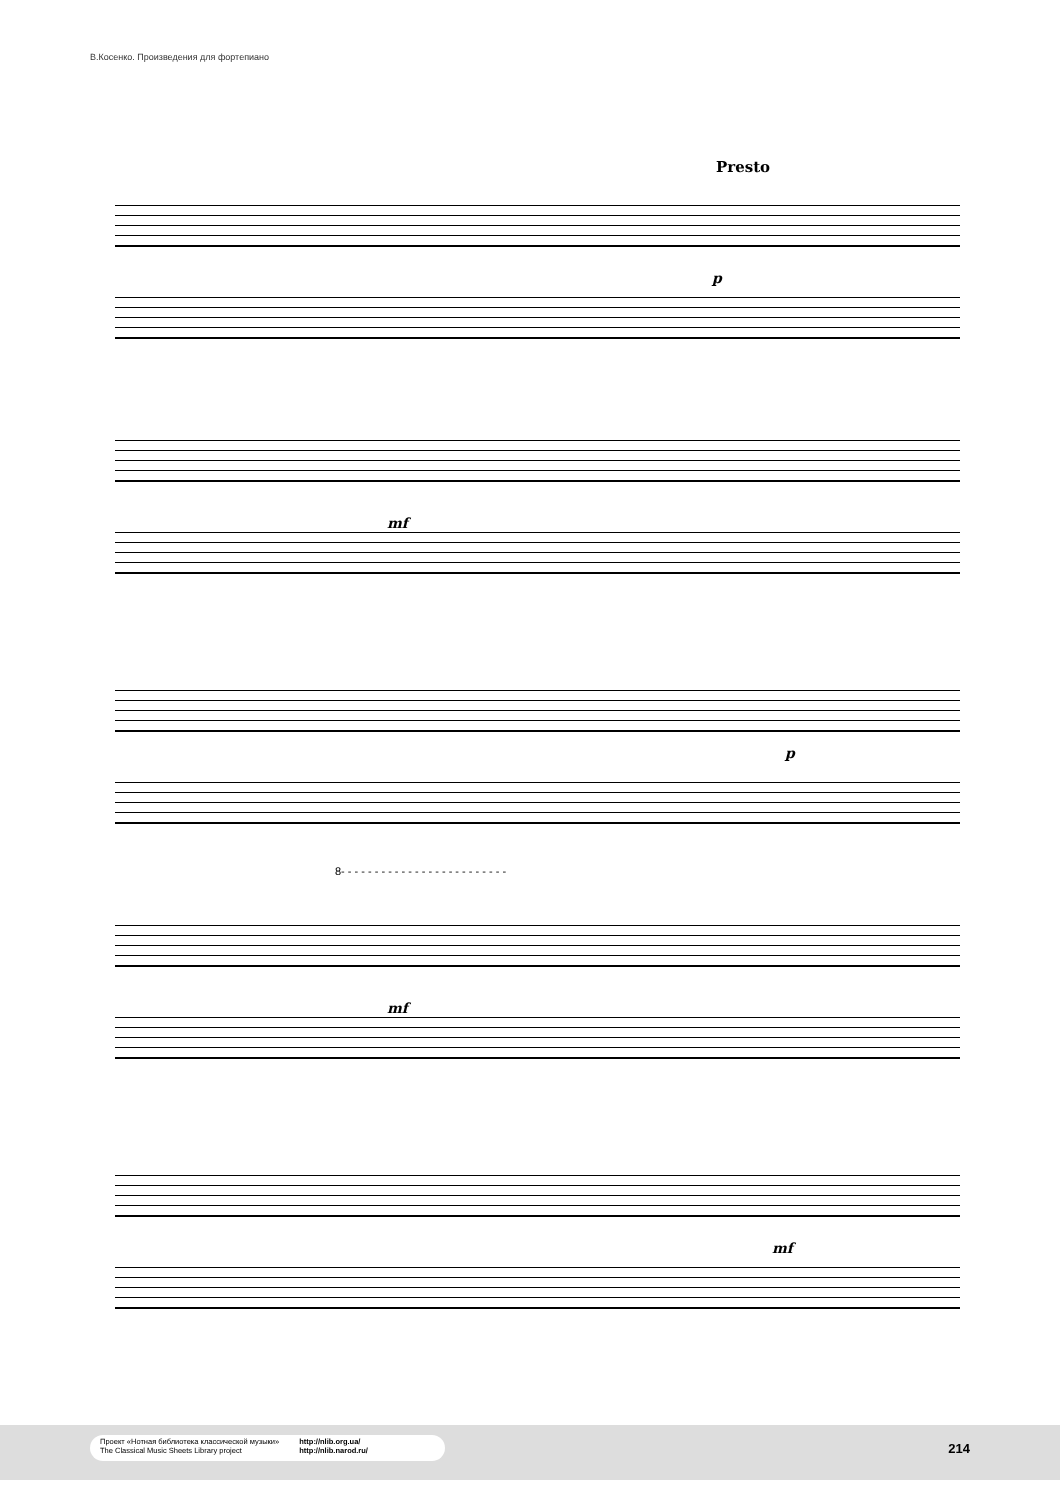В.Косенко. Произведения для фортепиано
Presto
p
mf
p
8- - - - - - - - - - - - - - - - - - - - - - - - -
mf
mf
Проект «Нотная библиотека классической музыки»
The Classical Music Sheets Library project
http://nlib.org.ua/
http://nlib.narod.ru/
214